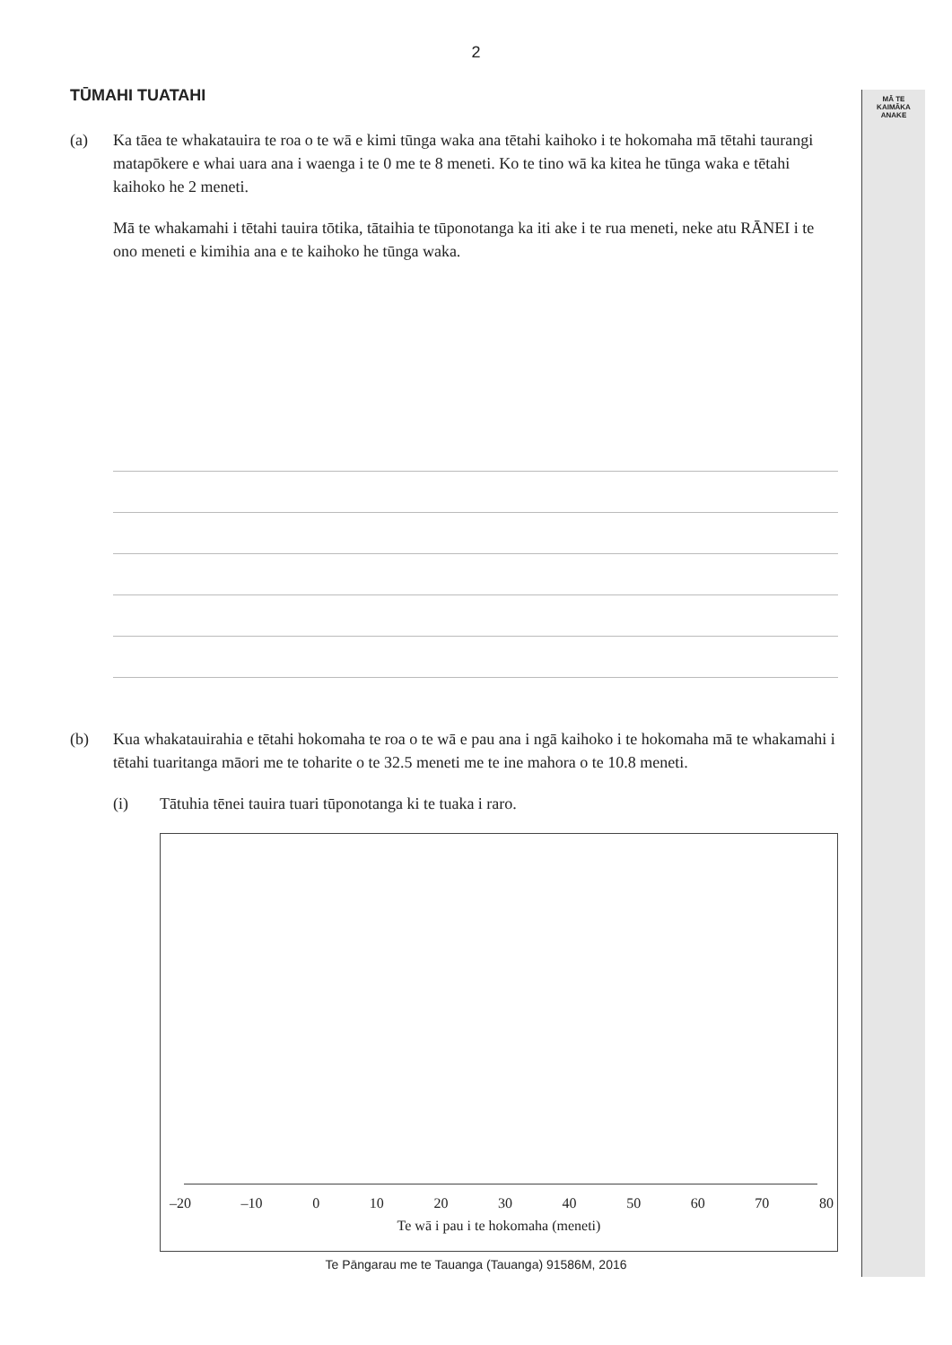MĀ TE
KAIMĀKA
ANAKE
2
TŪMAHI TUATAHI
(a) Ka tāea te whakatauira te roa o te wā e kimi tūnga waka ana tētahi kaihoko i te hokomaha mā tētahi taurangi matapōkere e whai uara ana i waenga i te 0 me te 8 meneti. Ko te tino wā ka kitea he tūnga waka e tētahi kaihoko he 2 meneti.
Mā te whakamahi i tētahi tauira tōtika, tātaihia te tūponotanga ka iti ake i te rua meneti, neke atu RĀNEI i te ono meneti e kimihia ana e te kaihoko he tūnga waka.
(b) Kua whakatauirahia e tētahi hokomaha te roa o te wā e pau ana i ngā kaihoko i te hokomaha mā te whakamahi i tētahi tuaritanga māori me te toharite o te 32.5 meneti me te ine mahora o te 10.8 meneti.
(i) Tātuhia tēnei tauira tuari tūponotanga ki te tuaka i raro.
–20 –10 0 10 20 30 40 50 60 70 80
Te wā i pau i te hokomaha (meneti)
Te Pāngarau me te Tauanga (Tauanga) 91586M, 2016